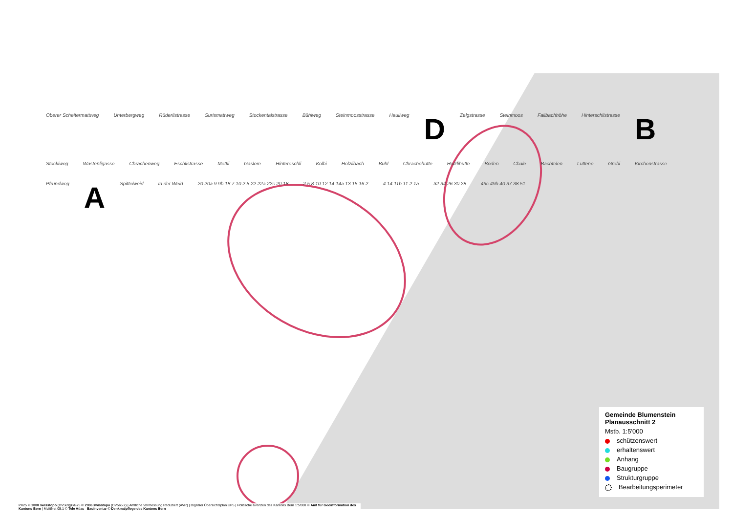Oberer Scheitermattweg Unterbergweg Rüderlistrasse Surismattweg Stockentalstrasse Bühlweg Steinmoosstrasse Hauliweg D Zelgstrasse Steinmoos Fallbachhöhe Hinterschlistrasse B Stockiweg Wästenligasse Chrachenweg Eschlistrasse Mettli Gaslere Hintereschli Kolbi Hölzlibach Bühl Chrachehütte Hölzlihütte Boden Chäle Bachtelen Lüttene Grebi Kirchenstrasse Pfrundweg A Spittelweid In der Weid 20 20a 9 9b 18 7 10 2 5 22 22a 22c 20 18 2 5 8 10 12 14 14a 13 15 16 2 4 14 11b 11 2 1a 32 34 26 30 28 49c 49b 40 37 38 51
Gemeinde Blumenstein
Planausschnitt 2
Mstb. 1:5'000
schützenswert
erhaltenswert
Anhang
Baugruppe
Strukturgruppe
Bearbeitungsperimeter
PK25 © 2000 swisstopo (DV569)|GG25 © 2006 swisstopo (DV565.2) | Amtliche Vermessung Reduziert (AVR) | Digitaler Übersichtsplan UP5 | Politische Grenzen des Kantons Bern 1:5'000 © Amt für Geoinformation des Kantons Bern | MultiNet 05.1 © Tele Atlas Bauinventar © Denkmalpflege des Kantons Bern